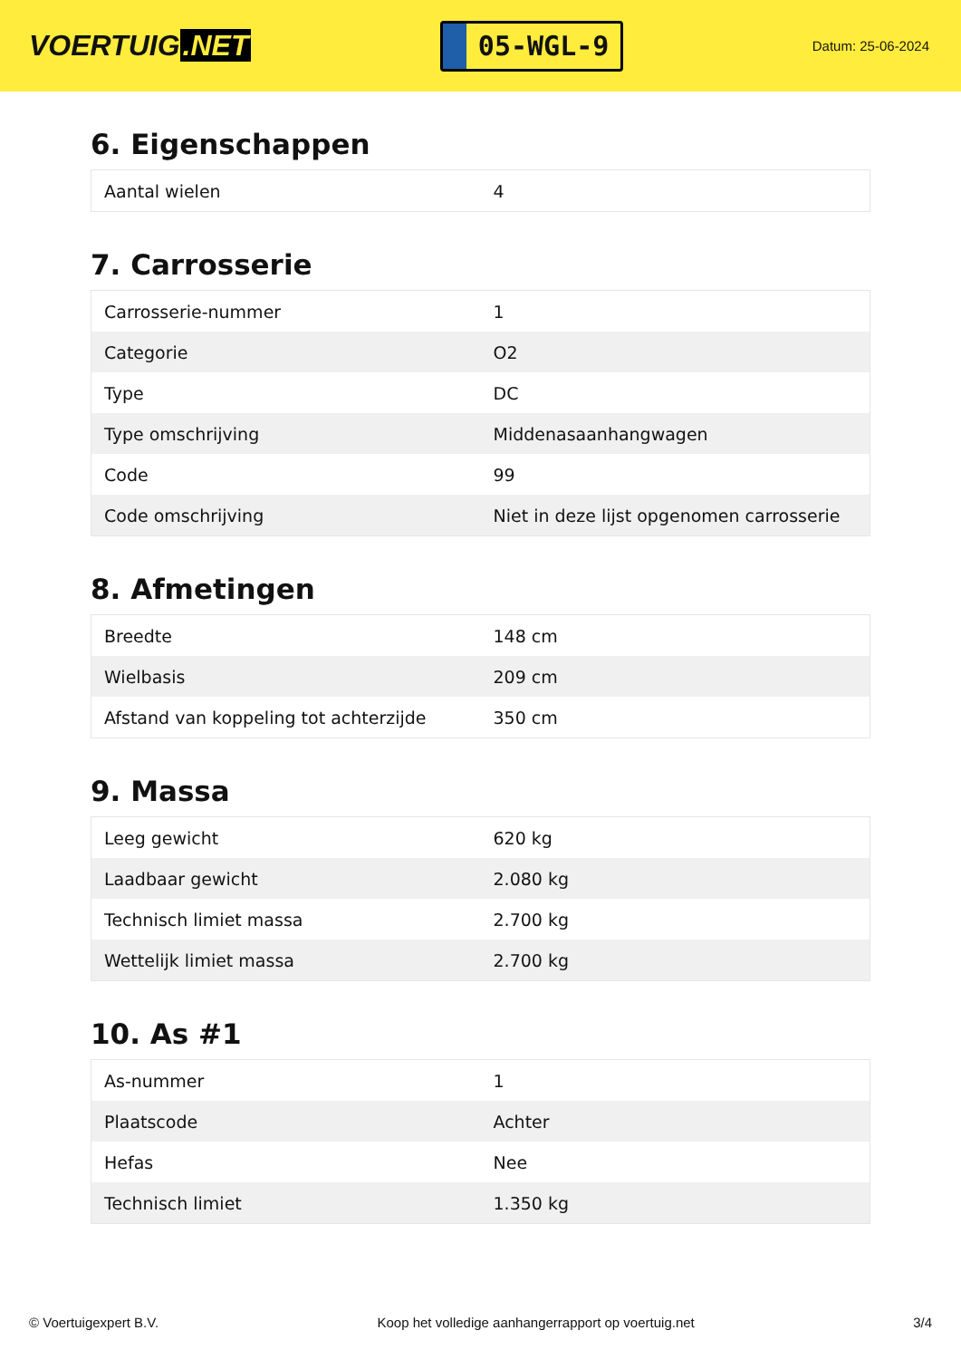VOERTUIG.NET
05-WGL-9
Datum: 25-06-2024
6. Eigenschappen
| Aantal wielen | 4 |
7. Carrosserie
| Carrosserie-nummer | 1 |
| Categorie | O2 |
| Type | DC |
| Type omschrijving | Middenasaanhangwagen |
| Code | 99 |
| Code omschrijving | Niet in deze lijst opgenomen carrosserie |
8. Afmetingen
| Breedte | 148 cm |
| Wielbasis | 209 cm |
| Afstand van koppeling tot achterzijde | 350 cm |
9. Massa
| Leeg gewicht | 620 kg |
| Laadbaar gewicht | 2.080 kg |
| Technisch limiet massa | 2.700 kg |
| Wettelijk limiet massa | 2.700 kg |
10. As #1
| As-nummer | 1 |
| Plaatscode | Achter |
| Hefas | Nee |
| Technisch limiet | 1.350 kg |
© Voertuigexpert B.V. Koop het volledige aanhangerrapport op voertuig.net 3/4